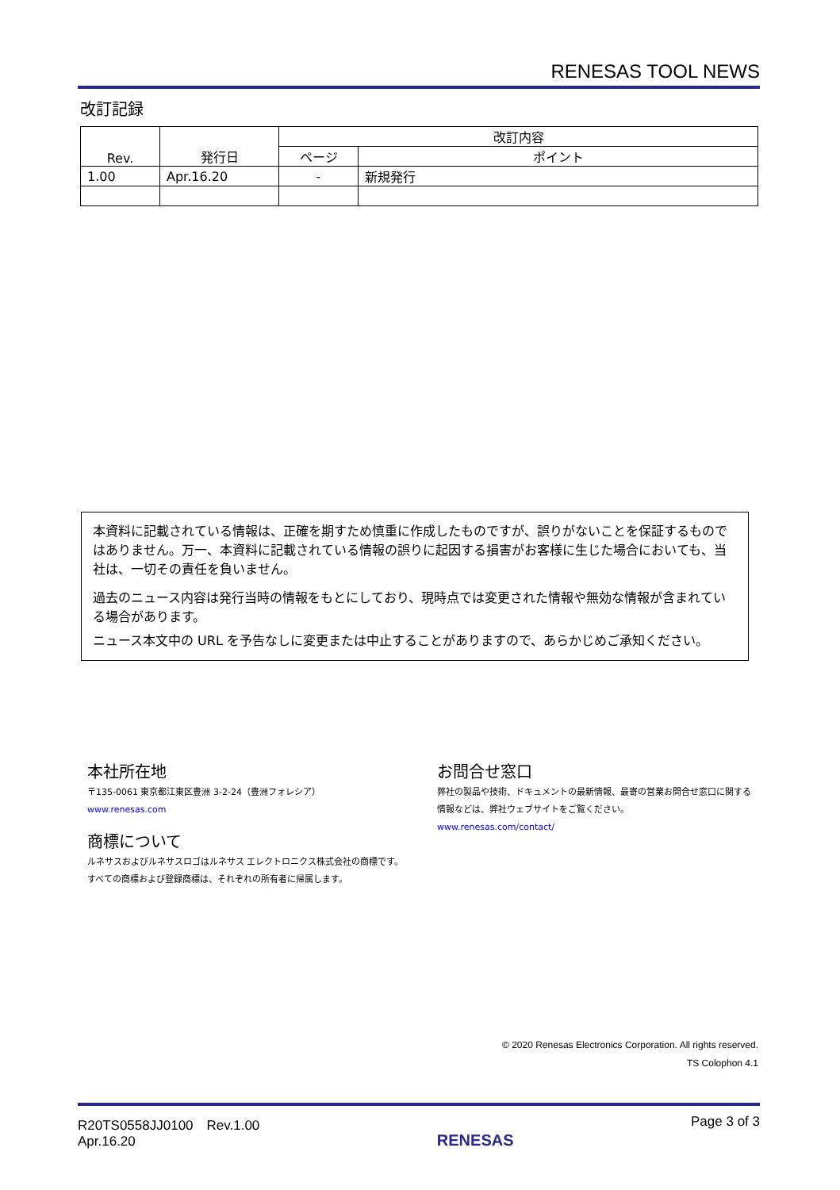RENESAS TOOL NEWS
改訂記録
| Rev. | 発行日 | 改訂内容 | |
| --- | --- | --- | --- |
| | | ページ | ポイント |
| 1.00 | Apr.16.20 | - | 新規発行 |
本資料に記載されている情報は、正確を期すため慎重に作成したものですが、誤りがないことを保証するものではありません。万一、本資料に記載されている情報の誤りに起因する損害がお客様に生じた場合においても、当社は、一切その責任を負いません。
過去のニュース内容は発行当時の情報をもとにしており、現時点では変更された情報や無効な情報が含まれている場合があります。
ニュース本文中の URL を予告なしに変更または中止することがありますので、あらかじめご承知ください。
本社所在地
〒135-0061 東京都江東区豊洲 3-2-24（豊洲フォレシア）
www.renesas.com
商標について
ルネサスおよびルネサスロゴはルネサス エレクトロニクス株式会社の商標です。すべての商標および登録商標は、それぞれの所有者に帰属します。
お問合せ窓口
弊社の製品や技術、ドキュメントの最新情報、最寄の営業お問合せ窓口に関する情報などは、弊社ウェブサイトをご覧ください。
www.renesas.com/contact/
© 2020 Renesas Electronics Corporation. All rights reserved.
TS Colophon 4.1
R20TS0558JJ0100　Rev.1.00
Apr.16.20
RENESAS
Page 3 of 3